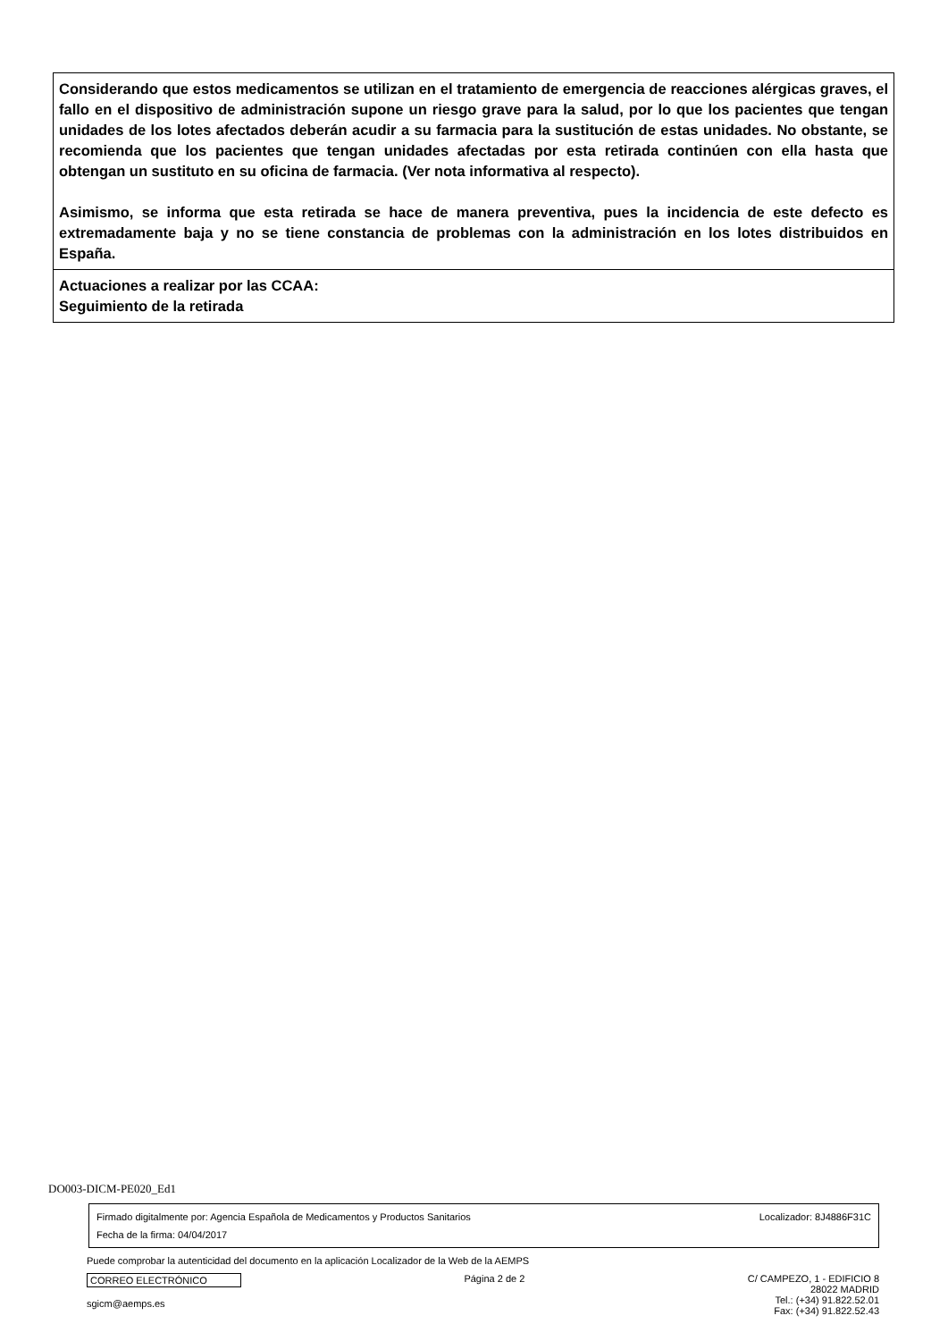Considerando que estos medicamentos se utilizan en el tratamiento de emergencia de reacciones alérgicas graves, el fallo en el dispositivo de administración supone un riesgo grave para la salud, por lo que los pacientes que tengan unidades de los lotes afectados deberán acudir a su farmacia para la sustitución de estas unidades. No obstante, se recomienda que los pacientes que tengan unidades afectadas por esta retirada continúen con ella hasta que obtengan un sustituto en su oficina de farmacia. (Ver nota informativa al respecto).
Asimismo, se informa que esta retirada se hace de manera preventiva, pues la incidencia de este defecto es extremadamente baja y no se tiene constancia de problemas con la administración en los lotes distribuidos en España.
Actuaciones a realizar por las CCAA:
Seguimiento de la retirada
DO003-DICM-PE020_Ed1
Firmado digitalmente por: Agencia Española de Medicamentos y Productos Sanitarios
Fecha de la firma: 04/04/2017
Localizador: 8J4886F31C
Puede comprobar la autenticidad del documento en la aplicación Localizador de la Web de la AEMPS
CORREO ELECTRÓNICO
sgicm@aemps.es
Página 2 de 2 C/ CAMPEZO, 1 - EDIFICIO 8
28022 MADRID
Tel.: (+34) 91.822.52.01
Fax: (+34) 91.822.52.43